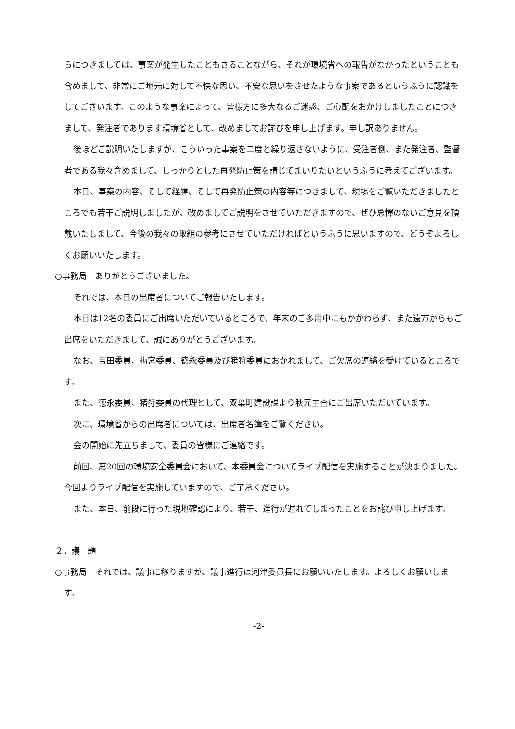らにつきましては、事案が発生したこともさることながら、それが環境省への報告がなかったということも含めまして、非常にご地元に対して不快な思い、不安な思いをさせたような事案であるというふうに認識をしてございます。このような事案によって、皆様方に多大なるご迷惑、ご心配をおかけしましたことにつきまして、発注者であります環境省として、改めましてお詫びを申し上げます。申し訳ありません。
後ほどご説明いたしますが、こういった事案を二度と繰り返さないように、受注者側、また発注者、監督者である我々含めまして、しっかりとした再発防止策を講じてまいりたいというふうに考えてございます。
本日、事案の内容、そして経緯、そして再発防止策の内容等につきまして、現場をご覧いただきましたところでも若干ご説明しましたが、改めましてご説明をさせていただきますので、ぜひ忌憚のないご意見を頂戴いたしまして、今後の我々の取組の参考にさせていただければというふうに思いますので、どうぞよろしくお願いいたします。
○事務局　ありがとうございました。
それでは、本日の出席者についてご報告いたします。
本日は12名の委員にご出席いただいているところで、年末のご多用中にもかかわらず、また遠方からもご出席をいただきまして、誠にありがとうございます。
なお、吉田委員、梅宮委員、徳永委員及び猪狩委員におかれまして、ご欠席の連絡を受けているところです。
また、徳永委員、猪狩委員の代理として、双葉町建設課より秋元主査にご出席いただいています。
次に、環境省からの出席者については、出席者名簿をご覧ください。
会の開始に先立ちまして、委員の皆様にご連絡です。
前回、第20回の環境安全委員会において、本委員会についてライブ配信を実施することが決まりました。今回よりライブ配信を実施していますので、ご了承ください。
また、本日、前段に行った現地確認により、若干、進行が遅れてしまったことをお詫び申し上げます。
２．議　題
○事務局　それでは、議事に移りますが、議事進行は河津委員長にお願いいたします。よろしくお願いします。
-2-